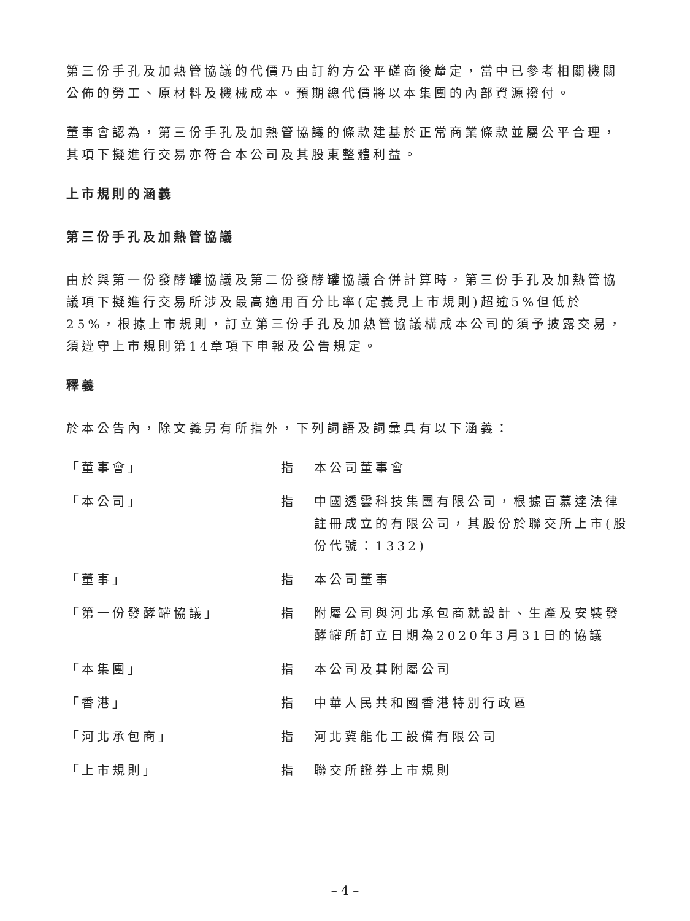第三份手孔及加熱管協議的代價乃由訂約方公平磋商後釐定，當中已參考相關機關公佈的勞工、原材料及機械成本。預期總代價將以本集團的內部資源撥付。
董事會認為，第三份手孔及加熱管協議的條款建基於正常商業條款並屬公平合理，其項下擬進行交易亦符合本公司及其股東整體利益。
上市規則的涵義
第三份手孔及加熱管協議
由於與第一份發酵罐協議及第二份發酵罐協議合併計算時，第三份手孔及加熱管協議項下擬進行交易所涉及最高適用百分比率(定義見上市規則)超逾5%但低於25%，根據上市規則，訂立第三份手孔及加熱管協議構成本公司的須予披露交易，須遵守上市規則第14章項下申報及公告規定。
釋義
於本公告內，除文義另有所指外，下列詞語及詞彙具有以下涵義：
| 「董事會」 | 指 | 本公司董事會 |
| 「本公司」 | 指 | 中國透雲科技集團有限公司，根據百慕達法律註冊成立的有限公司，其股份於聯交所上市(股份代號：1332) |
| 「董事」 | 指 | 本公司董事 |
| 「第一份發酵罐協議」 | 指 | 附屬公司與河北承包商就設計、生產及安裝發酵罐所訂立日期為2020年3月31日的協議 |
| 「本集團」 | 指 | 本公司及其附屬公司 |
| 「香港」 | 指 | 中華人民共和國香港特別行政區 |
| 「河北承包商」 | 指 | 河北冀能化工設備有限公司 |
| 「上市規則」 | 指 | 聯交所證券上市規則 |
– 4 –